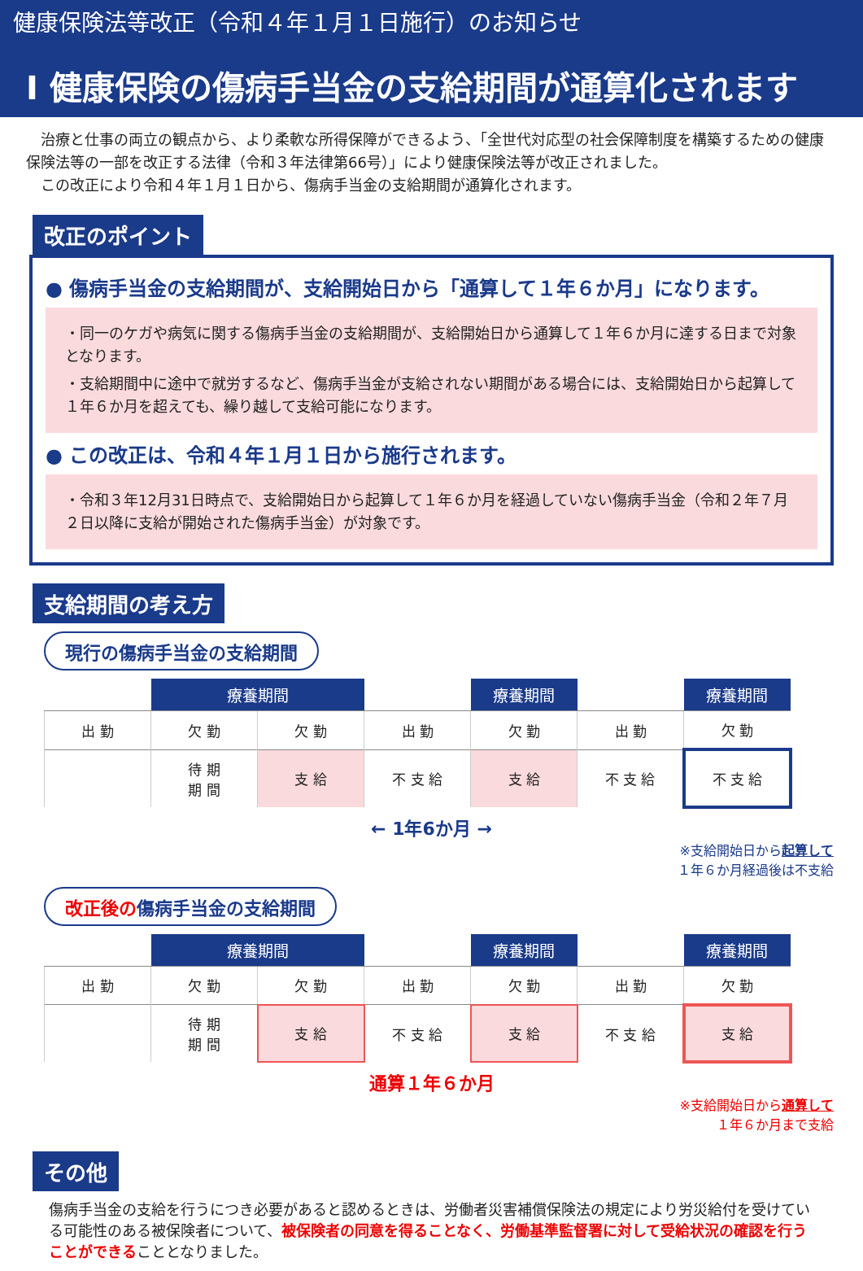健康保険法等改正（令和４年１月１日施行）のお知らせ
Ⅰ 健康保険の傷病手当金の支給期間が通算化されます
　治療と仕事の両立の観点から、より柔軟な所得保障ができるよう、「全世代対応型の社会保障制度を構築するための健康保険法等の一部を改正する法律（令和３年法律第66号）」により健康保険法等が改正されました。
　この改正により令和４年１月１日から、傷病手当金の支給期間が通算化されます。
改正のポイント
● 傷病手当金の支給期間が、支給開始日から「通算して１年６か月」になります。
・同一のケガや病気に関する傷病手当金の支給期間が、支給開始日から通算して１年６か月に達する日まで対象となります。
・支給期間中に途中で就労するなど、傷病手当金が支給されない期間がある場合には、支給開始日から起算して１年６か月を超えても、繰り越して支給可能になります。
● この改正は、令和４年１月１日から施行されます。
・令和３年12月31日時点で、支給開始日から起算して１年６か月を経過していない傷病手当金（令和２年７月２日以降に支給が開始された傷病手当金）が対象です。
支給期間の考え方
現行の傷病手当金の支給期間
| | 療養期間 | | | 療養期間 | | 療養期間 |
| 出 勤 | 欠 勤 | 欠 勤 | 出 勤 | 欠 勤 | 出 勤 | 欠 勤 |
| | 待 期 期 間 | 支 給 | 不 支 給 | 支 給 | 不 支 給 | 不 支 給 |
← 1年6か月 →
※支給開始日から起算して
１年６か月経過後は不支給
改正後の傷病手当金の支給期間
| | 療養期間 | | | 療養期間 | | 療養期間 |
| 出 勤 | 欠 勤 | 欠 勤 | 出 勤 | 欠 勤 | 出 勤 | 欠 勤 |
| | 待 期 期 間 | 支 給 | 不 支 給 | 支 給 | 不 支 給 | 支 給 |
通算１年６か月
※支給開始日から通算して
１年６か月まで支給
その他
傷病手当金の支給を行うにつき必要があると認めるときは、労働者災害補償保険法の規定により労災給付を受けている可能性のある被保険者について、被保険者の同意を得ることなく、労働基準監督署に対して受給状況の確認を行うことができることとなりました。